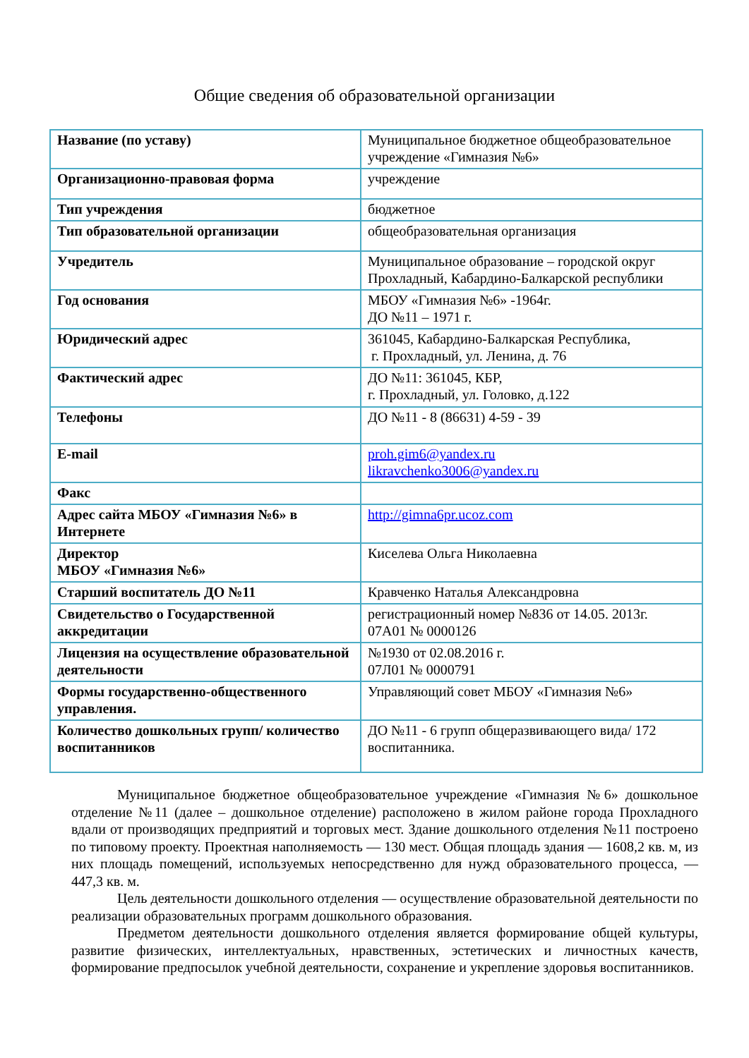Общие сведения об образовательной организации
| Название (по уставу) | Муниципальное бюджетное общеобразовательное учреждение «Гимназия №6» |
| Организационно-правовая форма | учреждение |
| Тип учреждения | бюджетное |
| Тип образовательной организации | общеобразовательная организация |
| Учредитель | Муниципальное образование – городской округ Прохладный, Кабардино-Балкарской республики |
| Год основания | МБОУ «Гимназия №6» -1964г. ДО №11 – 1971 г. |
| Юридический адрес | 361045, Кабардино-Балкарская Республика, г. Прохладный, ул. Ленина, д. 76 |
| Фактический адрес | ДО №11: 361045, КБР, г. Прохладный, ул. Головко, д.122 |
| Телефоны | ДО №11 - 8 (86631) 4-59 - 39 |
| E-mail | proh.gim6@yandex.ru likravchenko3006@yandex.ru |
| Факс | |
| Адрес сайта МБОУ «Гимназия №6» в Интернете | http://gimna6pr.ucoz.com |
| Директор МБОУ «Гимназия №6» | Киселева Ольга Николаевна |
| Старший воспитатель ДО №11 | Кравченко Наталья Александровна |
| Свидетельство о Государственной аккредитации | регистрационный номер №836 от 14.05. 2013г. 07А01 № 0000126 |
| Лицензия на осуществление образовательной деятельности | №1930 от 02.08.2016 г. 07Л01 № 0000791 |
| Формы государственно-общественного управления. | Управляющий совет МБОУ «Гимназия №6» |
| Количество дошкольных групп/ количество воспитанников | ДО №11 - 6 групп общеразвивающего вида/ 172 воспитанника. |
Муниципальное бюджетное общеобразовательное учреждение «Гимназия №6» дошкольное отделение №11 (далее – дошкольное отделение) расположено в жилом районе города Прохладного вдали от производящих предприятий и торговых мест. Здание дошкольного отделения №11 построено по типовому проекту. Проектная наполняемость — 130 мест. Общая площадь здания — 1608,2 кв. м, из них площадь помещений, используемых непосредственно для нужд образовательного процесса, —447,3 кв. м.
Цель деятельности дошкольного отделения — осуществление образовательной деятельности по реализации образовательных программ дошкольного образования.
Предметом деятельности дошкольного отделения является формирование общей культуры, развитие физических, интеллектуальных, нравственных, эстетических и личностных качеств, формирование предпосылок учебной деятельности, сохранение и укрепление здоровья воспитанников.